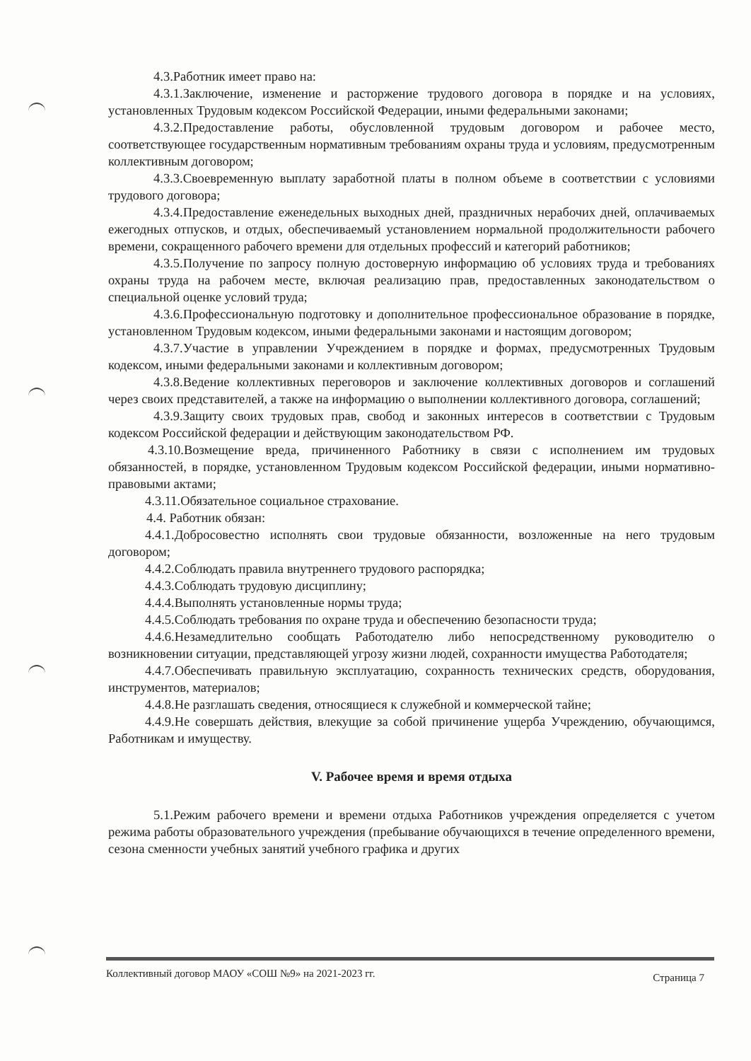4.3.Работник имеет право на:
4.3.1.Заключение, изменение и расторжение трудового договора в порядке и на условиях, установленных Трудовым кодексом Российской Федерации, иными федеральными законами;
4.3.2.Предоставление работы, обусловленной трудовым договором и рабочее место, соответствующее государственным нормативным требованиям охраны труда и условиям, предусмотренным коллективным договором;
4.3.3.Своевременную выплату заработной платы в полном объеме в соответствии с условиями трудового договора;
4.3.4.Предоставление еженедельных выходных дней, праздничных нерабочих дней, оплачиваемых ежегодных отпусков, и отдых, обеспечиваемый установлением нормальной продолжительности рабочего времени, сокращенного рабочего времени для отдельных профессий и категорий работников;
4.3.5.Получение по запросу полную достоверную информацию об условиях труда и требованиях охраны труда на рабочем месте, включая реализацию прав, предоставленных законодательством о специальной оценке условий труда;
4.3.6.Профессиональную подготовку и дополнительное профессиональное образование в порядке, установленном Трудовым кодексом, иными федеральными законами и настоящим договором;
4.3.7.Участие в управлении Учреждением в порядке и формах, предусмотренных Трудовым кодексом, иными федеральными законами и коллективным договором;
4.3.8.Ведение коллективных переговоров и заключение коллективных договоров и соглашений через своих представителей, а также на информацию о выполнении коллективного договора, соглашений;
4.3.9.Защиту своих трудовых прав, свобод и законных интересов в соответствии с Трудовым кодексом Российской федерации и действующим законодательством РФ.
4.3.10.Возмещение вреда, причиненного Работнику в связи с исполнением им трудовых обязанностей, в порядке, установленном Трудовым кодексом Российской федерации, иными нормативно-правовыми актами;
4.3.11.Обязательное социальное страхование.
4.4. Работник обязан:
4.4.1.Добросовестно исполнять свои трудовые обязанности, возложенные на него трудовым договором;
4.4.2.Соблюдать правила внутреннего трудового распорядка;
4.4.3.Соблюдать трудовую дисциплину;
4.4.4.Выполнять установленные нормы труда;
4.4.5.Соблюдать требования по охране труда и обеспечению безопасности труда;
4.4.6.Незамедлительно сообщать Работодателю либо непосредственному руководителю о возникновении ситуации, представляющей угрозу жизни людей, сохранности имущества Работодателя;
4.4.7.Обеспечивать правильную эксплуатацию, сохранность технических средств, оборудования, инструментов, материалов;
4.4.8.Не разглашать сведения, относящиеся к служебной и коммерческой тайне;
4.4.9.Не совершать действия, влекущие за собой причинение ущерба Учреждению, обучающимся, Работникам и имуществу.
V. Рабочее время и время отдыха
5.1.Режим рабочего времени и времени отдыха Работников учреждения определяется с учетом режима работы образовательного учреждения (пребывание обучающихся в течение определенного времени, сезона сменности учебных занятий учебного графика и других
Коллективный договор МАОУ «СОШ №9» на 2021-2023 гг. Страница 7